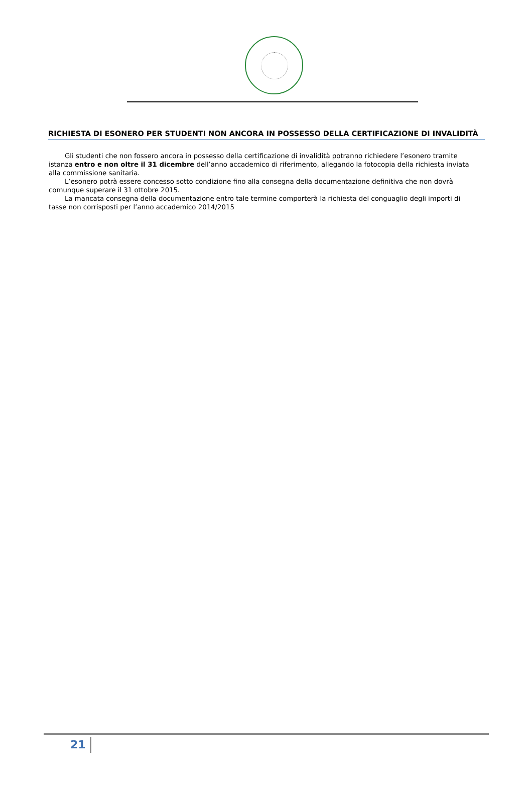RICHIESTA DI ESONERO PER STUDENTI NON ANCORA IN POSSESSO DELLA CERTIFICAZIONE DI INVALIDITÀ
Gli studenti che non fossero ancora in possesso della certificazione di invalidità potranno richiedere l’esonero tramite istanza entro e non oltre il 31 dicembre dell’anno accademico di riferimento, allegando la fotocopia della richiesta inviata alla commissione sanitaria.
L’esonero potrà essere concesso sotto condizione fino alla consegna della documentazione definitiva che non dovrà comunque superare il 31 ottobre 2015.
La mancata consegna della documentazione entro tale termine comporterà la richiesta del conguaglio degli importi di tasse non corrisposti per l’anno accademico 2014/2015
21